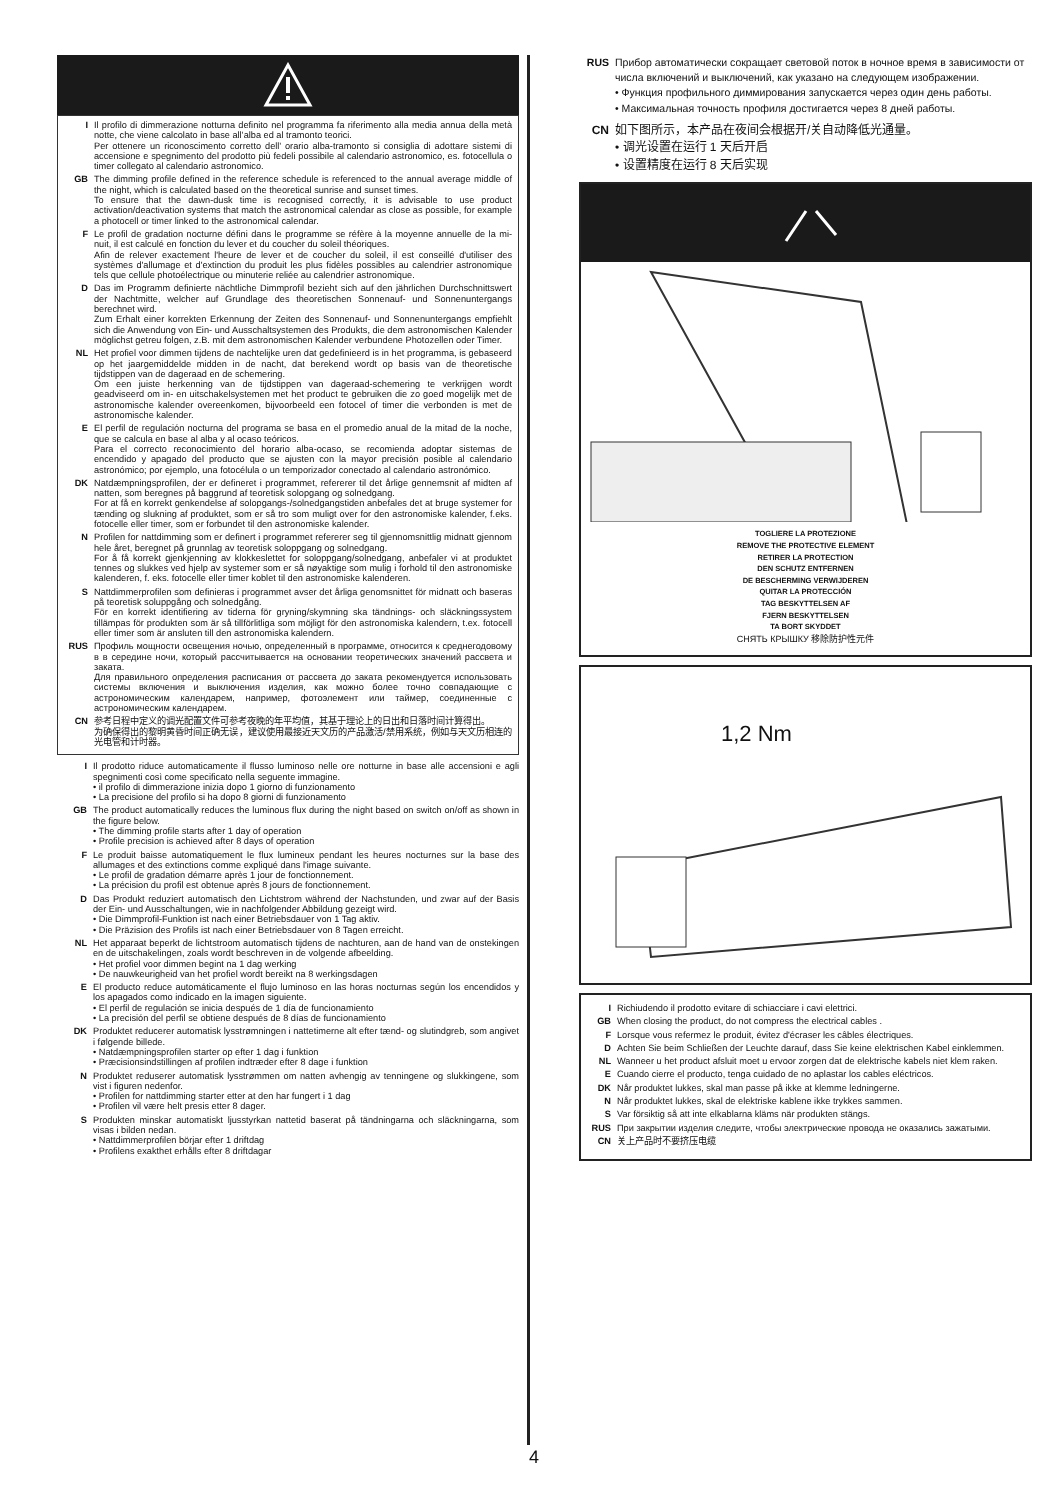I Il profilo di dimmerazione notturna definito nel programma fa riferimento alla media annua della metà notte, che viene calcolato in base all’alba ed al tramonto teorici.
Per ottenere un riconoscimento corretto dell’ orario alba-tramonto si consiglia di adottare sistemi di accensione e spegnimento del prodotto più fedeli possibile al calendario astronomico, es. fotocellula o timer collegato al calendario astronomico.
GB The dimming profile defined in the reference schedule is referenced to the annual average middle of the night, which is calculated based on the theoretical sunrise and sunset times.
To ensure that the dawn-dusk time is recognised correctly, it is advisable to use product activation/deactivation systems that match the astronomical calendar as close as possible, for example a photocell or timer linked to the astronomical calendar.
F Le profil de gradation nocturne défini dans le programme se réfère à la moyenne annuelle de la mi-nuit, il est calculé en fonction du lever et du coucher du soleil théoriques.
Afin de relever exactement l'heure de lever et de coucher du soleil, il est conseillé d'utiliser des systèmes d'allumage et d'extinction du produit les plus fidèles possibles au calendrier astronomique tels que cellule photoélectrique ou minuterie reliée au calendrier astronomique.
D Das im Programm definierte nächtliche Dimmprofil bezieht sich auf den jährlichen Durchschnittswert der Nachtmitte, welcher auf Grundlage des theoretischen Sonnenauf- und Sonnenuntergangs berechnet wird.
Zum Erhalt einer korrekten Erkennung der Zeiten des Sonnenauf- und Sonnenuntergangs empfiehlt sich die Anwendung von Ein- und Ausschaltsystemen des Produkts, die dem astronomischen Kalender möglichst getreu folgen, z.B. mit dem astronomischen Kalender verbundene Photozellen oder Timer.
NL Het profiel voor dimmen tijdens de nachtelijke uren dat gedefinieerd is in het programma, is gebaseerd op het jaargemiddelde midden in de nacht, dat berekend wordt op basis van de theoretische tijdstippen van de dageraad en de schemering.
Om een juiste herkenning van de tijdstippen van dageraad-schemering te verkrijgen wordt geadviseerd om in- en uitschakelsystemen met het product te gebruiken die zo goed mogelijk met de astronomische kalender overeenkomen, bijvoorbeeld een fotocel of timer die verbonden is met de astronomische kalender.
E El perfil de regulación nocturna del programa se basa en el promedio anual de la mitad de la noche, que se calcula en base al alba y al ocaso teóricos.
Para el correcto reconocimiento del horario alba-ocaso, se recomienda adoptar sistemas de encendido y apagado del producto que se ajusten con la mayor precisión posible al calendario astronómico; por ejemplo, una fotocélula o un temporizador conectado al calendario astronómico.
DK Natdæmpningsprofilen, der er defineret i programmet, refererer til det årlige gennemsnit af midten af natten, som beregnes på baggrund af teoretisk solopgang og solnedgang.
For at få en korrekt genkendelse af solopgangs-/solnedgangstiden anbefales det at bruge systemer for tænding og slukning af produktet, som er så tro som muligt over for den astronomiske kalender, f.eks. fotocelle eller timer, som er forbundet til den astronomiske kalender.
N Profilen for nattdimming som er definert i programmet refererer seg til gjennomsnittlig midnatt gjennom hele året, beregnet på grunnlag av teoretisk soloppgang og solnedgang.
For å få korrekt gjenkjenning av klokkeslettet for soloppgang/solnedgang, anbefaler vi at produktet tennes og slukkes ved hjelp av systemer som er så nøyaktige som mulig i forhold til den astronomiske kalenderen, f. eks. fotocelle eller timer koblet til den astronomiske kalenderen.
S Nattdimmerprofilen som definieras i programmet avser det årliga genomsnittet för midnatt och baseras på teoretisk soluppgång och solnedgång.
För en korrekt identifiering av tiderna för gryning/skymning ska tändnings- och släckningssystem tillämpas för produkten som är så tillförlitliga som möjligt för den astronomiska kalendern, t.ex. fotocell eller timer som är ansluten till den astronomiska kalendern.
RUS Профиль мощности освещения ночью, определенный в программе, относится к среднегодовому в в середине ночи, который рассчитывается на основании теоретических значений рассвета и заката.
Для правильного определения расписания от рассвета до заката рекомендуется использовать системы включения и выключения изделия, как можно более точно совпадающие с астрономическим календарем, например, фотоэлемент или таймер, соединенные с астрономическим календарем.
CN 参考日程中定义的调光配置文件可参考夜晚的年平均值，其基于理论上的日出和日落时间计算得出。
为确保得出的黎明黄昏时间正确无误，建议使用最接近天文历的产品激活/禁用系统，例如与天文历相连的光电管和计时器。
I Il prodotto riduce automaticamente il flusso luminoso nelle ore notturne in base alle accensioni e agli spegnimenti così come specificato nella seguente immagine.
• il profilo di dimmerazione inizia dopo 1 giorno di funzionamento
• La precisione del profilo si ha dopo 8 giorni di funzionamento
GB The product automatically reduces the luminous flux during the night based on switch on/off as shown in the figure below.
• The dimming profile starts after 1 day of operation
• Profile precision is achieved after 8 days of operation
F Le produit baisse automatiquement le flux lumineux pendant les heures nocturnes sur la base des allumages et des extinctions comme expliqué dans l'image suivante.
• Le profil de gradation démarre après 1 jour de fonctionnement.
• La précision du profil est obtenue après 8 jours de fonctionnement.
D Das Produkt reduziert automatisch den Lichtstrom während der Nachstunden, und zwar auf der Basis der Ein- und Ausschaltungen, wie in nachfolgender Abbildung gezeigt wird.
• Die Dimmprofil-Funktion ist nach einer Betriebsdauer von 1 Tag aktiv.
• Die Präzision des Profils ist nach einer Betriebsdauer von 8 Tagen erreicht.
NL Het apparaat beperkt de lichtstroom automatisch tijdens de nachturen, aan de hand van de onstekingen en de uitschakelingen, zoals wordt beschreven in de volgende afbeelding.
• Het profiel voor dimmen begint na 1 dag werking
• De nauwkeurigheid van het profiel wordt bereikt na 8 werkingsdagen
E El producto reduce automáticamente el flujo luminoso en las horas nocturnas según los encendidos y los apagados como indicado en la imagen siguiente.
• El perfil de regulación se inicia después de 1 día de funcionamiento
• La precisión del perfil se obtiene después de 8 días de funcionamiento
DK Produktet reducerer automatisk lysstrømningen i nattetimerne alt efter tænd- og slutindgreb, som angivet i følgende billede.
• Natdæmpningsprofilen starter op efter 1 dag i funktion
• Præcisionsindstillingen af profilen indtræder efter 8 dage i funktion
N Produktet reduserer automatisk lysstrømmen om natten avhengig av tenningene og slukkingene, som vist i figuren nedenfor.
• Profilen for nattdimming starter etter at den har fungert i 1 dag
• Profilen vil være helt presis etter 8 dager.
S Produkten minskar automatiskt ljusstyrkan nattetid baserat på tändningarna och släckningarna, som visas i bilden nedan.
• Nattdimmerprofilen börjar efter 1 driftdag
• Profilens exakthet erhålls efter 8 driftdagar
4
RUS Прибор автоматически сокращает световой поток в ночное время в зависимости от числа включений и выключений, как указано на следующем изображении.
• Функция профильного диммирования запускается через один день работы.
• Максимальная точность профиля достигается через 8 дней работы.
CN 如下图所示，本产品在夜间会根据开/关自动降低光通量。
• 调光设置在运行 1 天后开启
• 设置精度在运行 8 天后实现
TOGLIERE LA PROTEZIONE
REMOVE THE PROTECTIVE ELEMENT
RETIRER LA PROTECTION
DEN SCHUTZ ENTFERNEN
DE BESCHERMING VERWIJDEREN
QUITAR LA PROTECCIÓN
TAG BESKYTTELSEN AF
FJERN BESKYTTELSEN
TA BORT SKYDDET
СНЯТЬ КРЫШКУ 移除防护性元件
1,2 Nm
I Richiudendo il prodotto evitare di schiacciare i cavi elettrici.
GB When closing the product, do not compress the electrical cables .
F Lorsque vous refermez le produit, évitez d'écraser les câbles électriques.
D Achten Sie beim Schließen der Leuchte darauf, dass Sie keine elektrischen Kabel einklemmen.
NL Wanneer u het product afsluit moet u ervoor zorgen dat de elektrische kabels niet klem raken.
E Cuando cierre el producto, tenga cuidado de no aplastar los cables eléctricos.
DK Når produktet lukkes, skal man passe på ikke at klemme ledningerne.
N Når produktet lukkes, skal de elektriske kablene ikke trykkes sammen.
S Var försiktig så att inte elkablarna kläms när produkten stängs.
RUS При закрытии изделия следите, чтобы электрические провода не оказались зажатыми.
CN 关上产品时不要挤压电缆